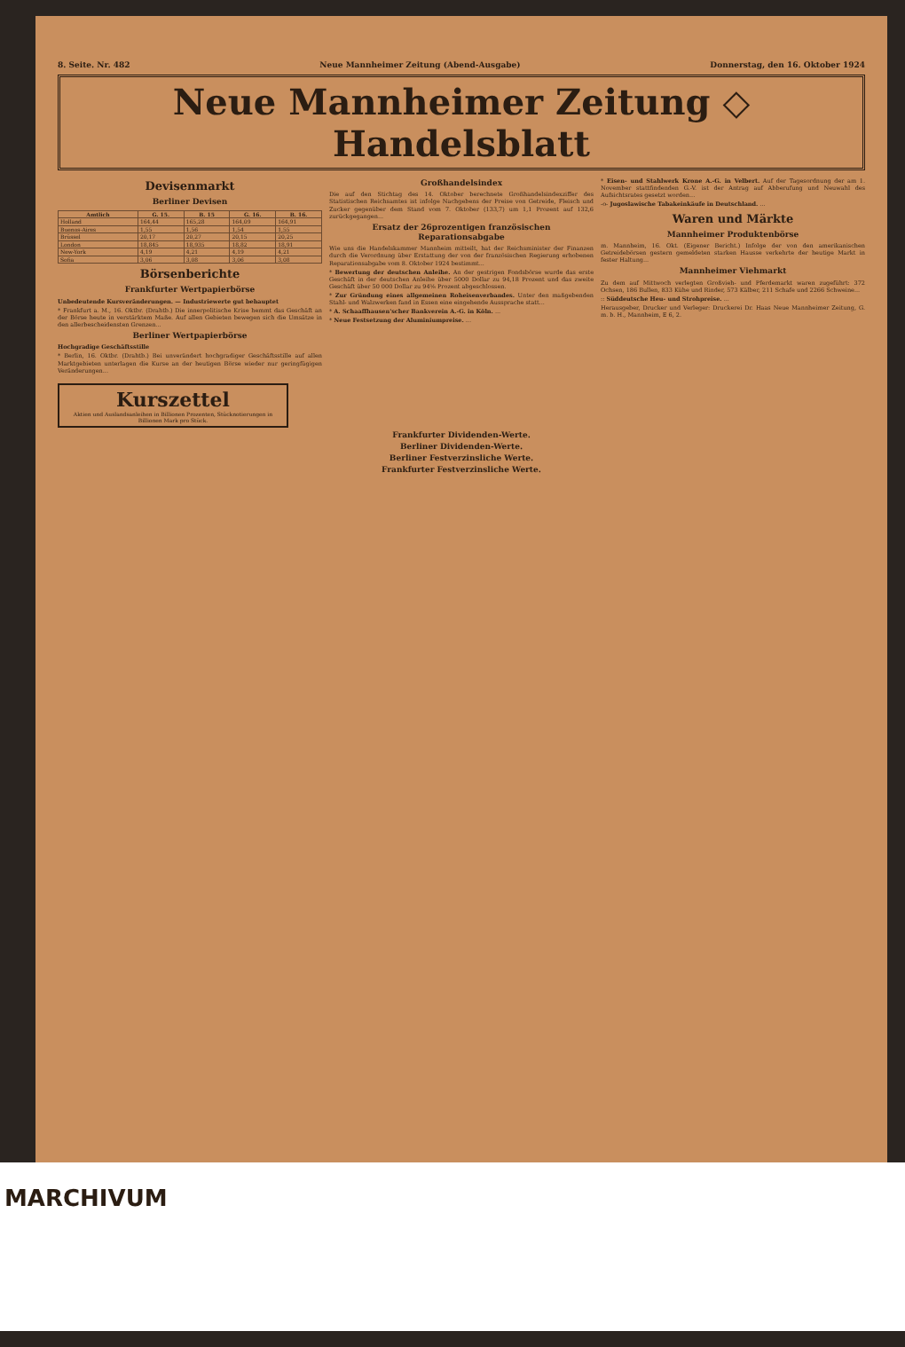8. Seite. Nr. 482 Neue Mannheimer Zeitung (Abend-Ausgabe) Donnerstag, den 16. Oktober 1924
Neue Mannheimer Zeitung ◇ Handelsblatt
Devisenmarkt
Berliner Devisen
| Amtlich | G. 15. | B. 15 | G. 16. | B. 16. |
| --- | --- | --- | --- | --- |
| Holland | 164,44 | 165,28 | 164,09 | 164,91 |
| Buenos-Aires | 1,55 | 1,56 | 1,54 | 1,55 |
| Brüssel | 20,17 | 20,27 | 20,15 | 20,25 |
| London | 18,845 | 18,935 | 18,82 | 18,91 |
| New-York | 4,19 | 4,21 | 4,19 | 4,21 |
| Sofia | 3,06 | 3,08 | 3,06 | 3,08 |
Börsenberichte
Frankfurter Wertpapierbörse
Unbedeutende Kursveränderungen. — Industriewerte gut behauptet
* Frankfurt a. M., 16. Oktbr. (Drahtb.) Die innerpolitische Krise hemmt das Geschäft an der Börse heute in verstärktem Maße. Auf allen Gebieten bewegen sich die Umsätze in den allerbescheidensten Grenzen...
Berliner Wertpapierbörse
Hochgradige Geschäftsstille
* Berlin, 16. Oktbr. (Drahtb.) Bei unverändert hochgradiger Geschäftsstille auf allen Marktgebieten unterlagen die Kurse an der heutigen Börse wieder nur geringfügigen Veränderungen...
Großhandelsindex
Die auf den Stichtag des 14. Oktober berechnete Großhandelsindexziffer des Statistischen Reichsamtes ist infolge Nachgebens der Preise von Getreide, Fleisch und Zucker gegenüber dem Stand vom 7. Oktober (133,7) um 1,1 Prozent auf 132,6 zurückgegangen...
Ersatz der 26prozentigen französischen Reparationsabgabe
Wie uns die Handelskammer Mannheim mitteilt, hat der Reichsminister der Finanzen durch die Verordnung über Erstattung der von der französischen Regierung erhobenen Reparationsabgabe vom 8. Oktober 1924 bestimmt...
* Bewertung der deutschen Anleihe. An der gestrigen Fondsbörse wurde das erste Geschäft in der deutschen Anleihe über 5000 Dollar zu 94,18 Prozent und das zweite Geschäft über 50 000 Dollar zu 94⅝ Prozent abgeschlossen.
* Zur Gründung eines allgemeinen Roheisenverbandes. Unter den maßgebenden Stahl- und Walzwerken fand in Essen eine eingehende Aussprache statt...
* A. Schaaffhausen'scher Bankverein A.-G. in Köln. ...
* Neue Festsetzung der Aluminiumpreise. ...
* Eisen- und Stahlwerk Krone A.-G. in Velbert. Auf der Tagesordnung der am 1. November stattfindenden G.-V. ist der Antrag auf Abberufung und Neuwahl des Aufsichtsrates gesetzt worden...
-o- Jugoslawische Tabakeinkäufe in Deutschland. ...
Waren und Märkte
Mannheimer Produktenbörse
m. Mannheim, 16. Okt. (Eigener Bericht.) Infolge der von den amerikanischen Getreidebörsen gestern gemeldeten starken Hausse verkehrte der heutige Markt in fester Haltung...
Mannheimer Viehmarkt
Zu dem auf Mittwoch verlegten Großvieh- und Pferdemarkt waren zugeführt: 372 Ochsen, 186 Bullen, 833 Kühe und Rinder, 573 Kälber, 211 Schafe und 2266 Schweine...
:: Süddeutsche Heu- und Strohpreise. ...
Herausgeber, Drucker und Verleger: Druckerei Dr. Haas Neue Mannheimer Zeitung, G. m. b. H., Mannheim, E 6, 2.
Kurszettel
Aktien und Auslandsanleihen in Billionen Prozenten, Stücknotierungen in Billionen Mark pro Stück.
Frankfurter Dividenden-Werte.
Berliner Dividenden-Werte.
Berliner Festverzinsliche Werte.
Frankfurter Festverzinsliche Werte.
MARCHIVUM